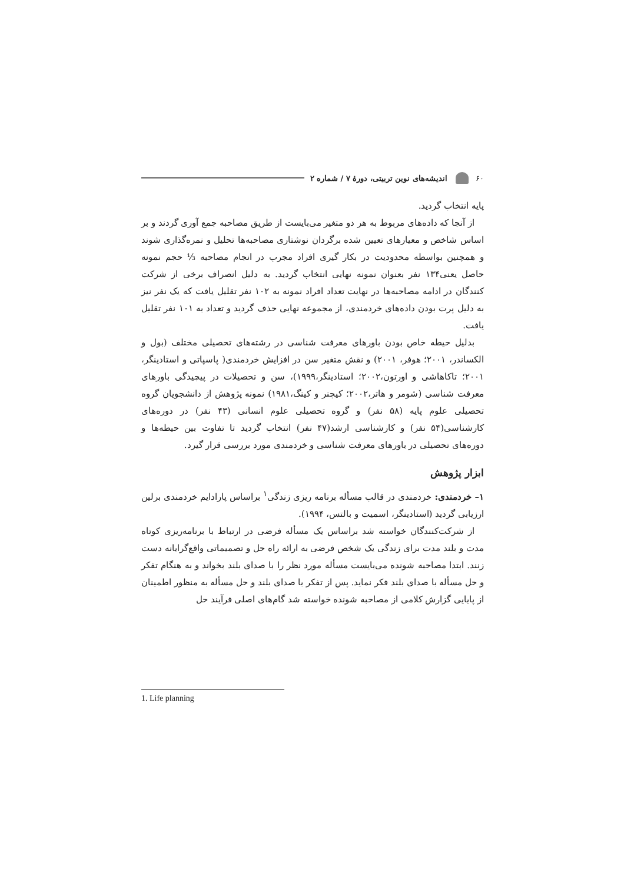۶۰ اندیشه‌های نوین تربیتی، دورهٔ ۷ / شماره ۲
پایه انتخاب گردید.
از آنجا که داده‌های مربوط به هر دو متغیر می‌بایست از طریق مصاحبه جمع آوری گردند و بر اساس شاخص و معیارهای تعیین شده برگردان نوشتاری مصاحبه‌ها تحلیل و نمره‌گذاری شوند و همچنین بواسطه محدودیت در بکار گیری افراد مجرب در انجام مصاحبه ⅓ حجم نمونه حاصل یعنی۱۳۴ نفر بعنوان نمونه نهایی انتخاب گردید. به دلیل انصراف برخی از شرکت کنندگان در ادامه مصاحبه‌ها در نهایت تعداد افراد نمونه به ۱۰۲ نفر تقلیل یافت که یک نفر نیز به دلیل پرت بودن داده‌های خردمندی، از مجموعه نهایی حذف گردید و تعداد به ۱۰۱ نفر تقلیل یافت.
بدلیل حیطه خاص بودن باورهای معرفت شناسی در رشته‌های تحصیلی مختلف (بول و الکساندر، ۲۰۰۱؛ هوفر، ۲۰۰۱) و نقش متغیر سن در افزایش خردمندی( پاسپاتی و استادینگر، ۲۰۰۱؛ تاکاهاشی و اورتون،۲۰۰۲؛ استادینگر،۱۹۹۹)، سن و تحصیلات در پیچیدگی باورهای معرفت شناسی (شومر و هاتر،۲۰۰۲؛ کیچنر و کینگ،۱۹۸۱) نمونه پژوهش از دانشجویان گروه تحصیلی علوم پایه (۵۸ نفر) و گروه تحصیلی علوم انسانی (۴۳ نفر) در دوره‌های کارشناسی(۵۴ نفر) و کارشناسی ارشد(۴۷ نفر) انتخاب گردید تا تفاوت بین حیطه‌ها و دوره‌های تحصیلی در باورهای معرفت شناسی و خردمندی مورد بررسی قرار گیرد.
ابزار پژوهش
۱– خردمندی: خردمندی در قالب مسأله برنامه ریزی زندگی<sup>۱</sup> براساس پارادایم خردمندی برلین ارزیابی گردید (استادینگر، اسمیت و بالتس، ۱۹۹۴).
از شرکت‌کنندگان خواسته شد براساس یک مسأله فرضی در ارتباط با برنامه‌ریزی کوتاه مدت و بلند مدت برای زندگی یک شخص فرضی به ارائه راه حل و تصمیماتی واقع‌گرایانه دست زنند. ابتدا مصاحبه شونده می‌بایست مسأله مورد نظر را با صدای بلند بخواند و به هنگام تفکر و حل مسأله با صدای بلند فکر نماید. پس از تفکر با صدای بلند و حل مسأله به منظور اطمینان از پایایی گزارش کلامی از مصاحبه شونده خواسته شد گام‌های اصلی فرآیند حل
1. Life planning